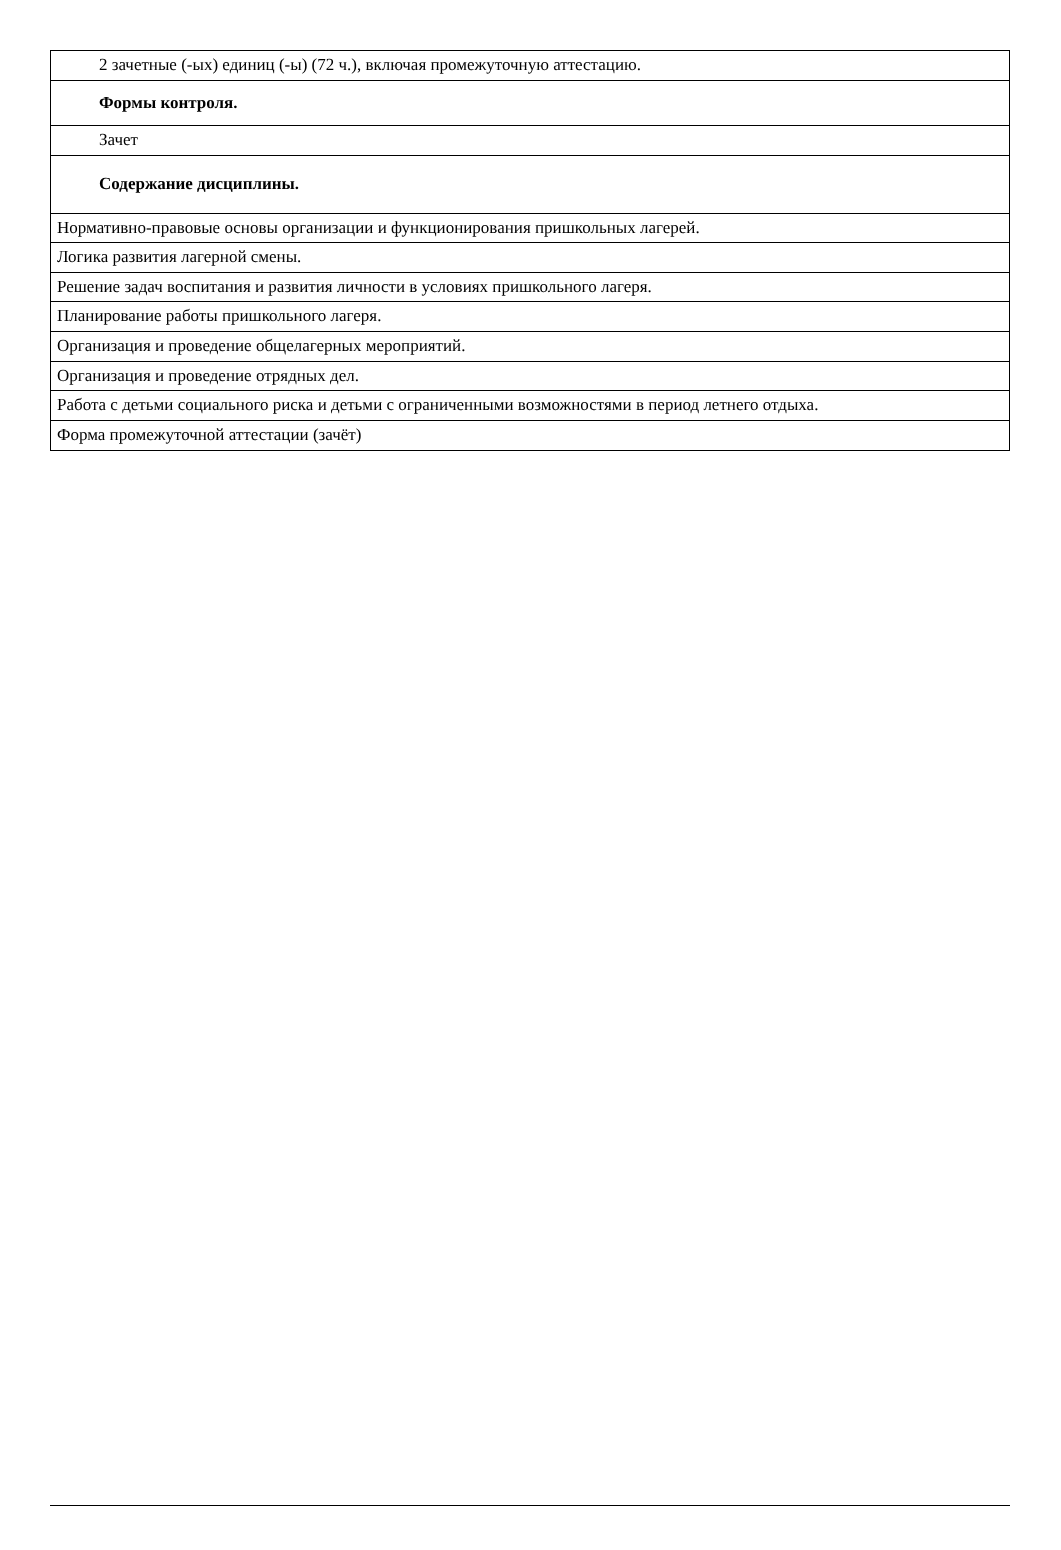| 2 зачетные (-ых) единиц (-ы) (72 ч.), включая промежуточную аттестацию. |
| Формы контроля. |
| Зачет |
| Содержание дисциплины. |
| Нормативно-правовые основы организации и функционирования пришкольных лагерей. |
| Логика развития лагерной смены. |
| Решение задач воспитания и развития личности в условиях пришкольного лагеря. |
| Планирование работы пришкольного лагеря. |
| Организация и проведение общелагерных мероприятий. |
| Организация и проведение отрядных дел. |
| Работа с детьми социального риска и детьми с ограниченными возможностями в период летнего отдыха. |
| Форма промежуточной аттестации (зачёт) |